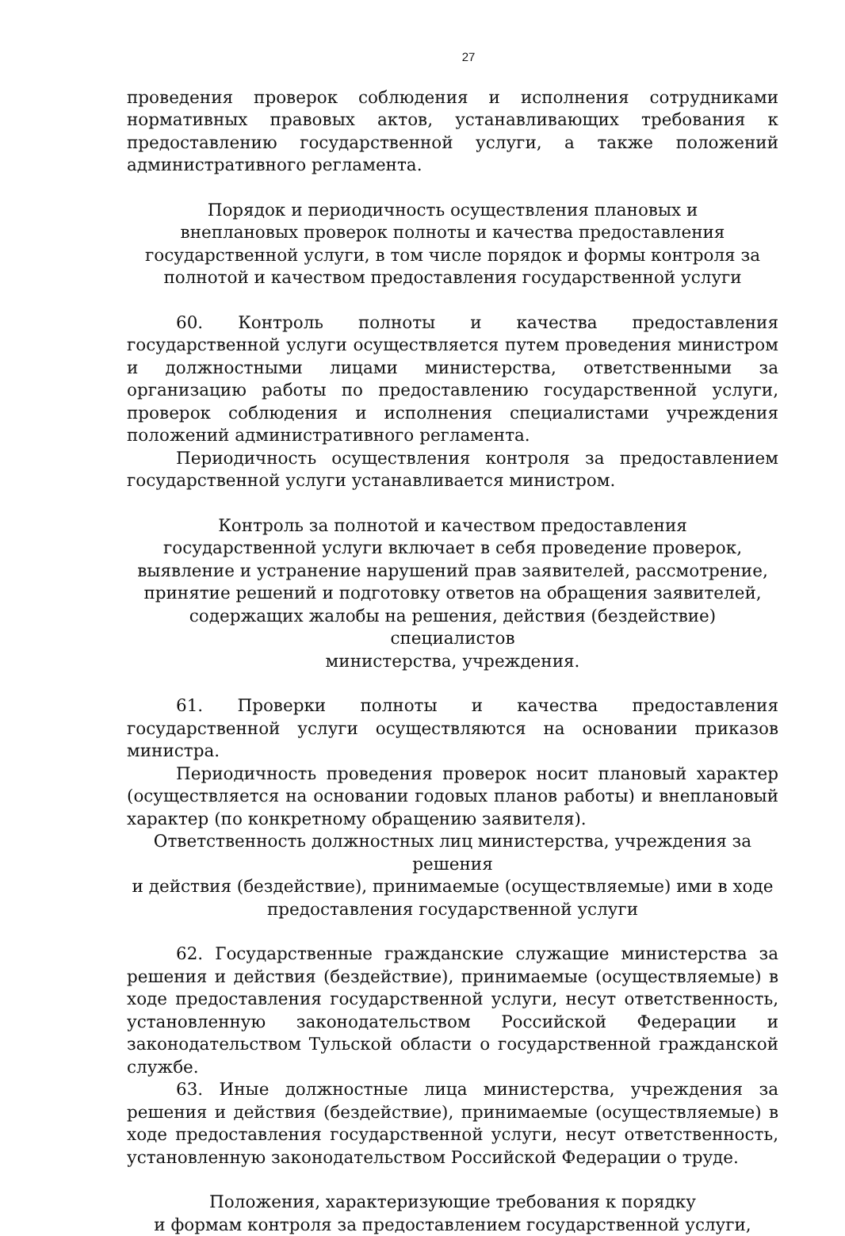27
проведения проверок соблюдения и исполнения сотрудниками нормативных правовых актов, устанавливающих требования к предоставлению государственной услуги, а также положений административного регламента.
Порядок и периодичность осуществления плановых и
внеплановых проверок полноты и качества предоставления государственной услуги, в том числе порядок и формы контроля за полнотой и качеством предоставления государственной услуги
60. Контроль полноты и качества предоставления государственной услуги осуществляется путем проведения министром и должностными лицами министерства, ответственными за организацию работы по предоставлению государственной услуги, проверок соблюдения и исполнения специалистами учреждения положений административного регламента.
Периодичность осуществления контроля за предоставлением государственной услуги устанавливается министром.
Контроль за полнотой и качеством предоставления
государственной услуги включает в себя проведение проверок,
выявление и устранение нарушений прав заявителей, рассмотрение,
принятие решений и подготовку ответов на обращения заявителей,
содержащих жалобы на решения, действия (бездействие) специалистов
министерства, учреждения.
61. Проверки полноты и качества предоставления государственной услуги осуществляются на основании приказов министра.
Периодичность проведения проверок носит плановый характер (осуществляется на основании годовых планов работы) и внеплановый характер (по конкретному обращению заявителя).
Ответственность должностных лиц министерства, учреждения за решения
и действия (бездействие), принимаемые (осуществляемые) ими в ходе
предоставления государственной услуги
62. Государственные гражданские служащие министерства за решения и действия (бездействие), принимаемые (осуществляемые) в ходе предоставления государственной услуги, несут ответственность, установленную законодательством Российской Федерации и законодательством Тульской области о государственной гражданской службе.
63. Иные должностные лица министерства, учреждения за решения и действия (бездействие), принимаемые (осуществляемые) в ходе предоставления государственной услуги, несут ответственность, установленную законодательством Российской Федерации о труде.
Положения, характеризующие требования к порядку
и формам контроля за предоставлением государственной услуги,